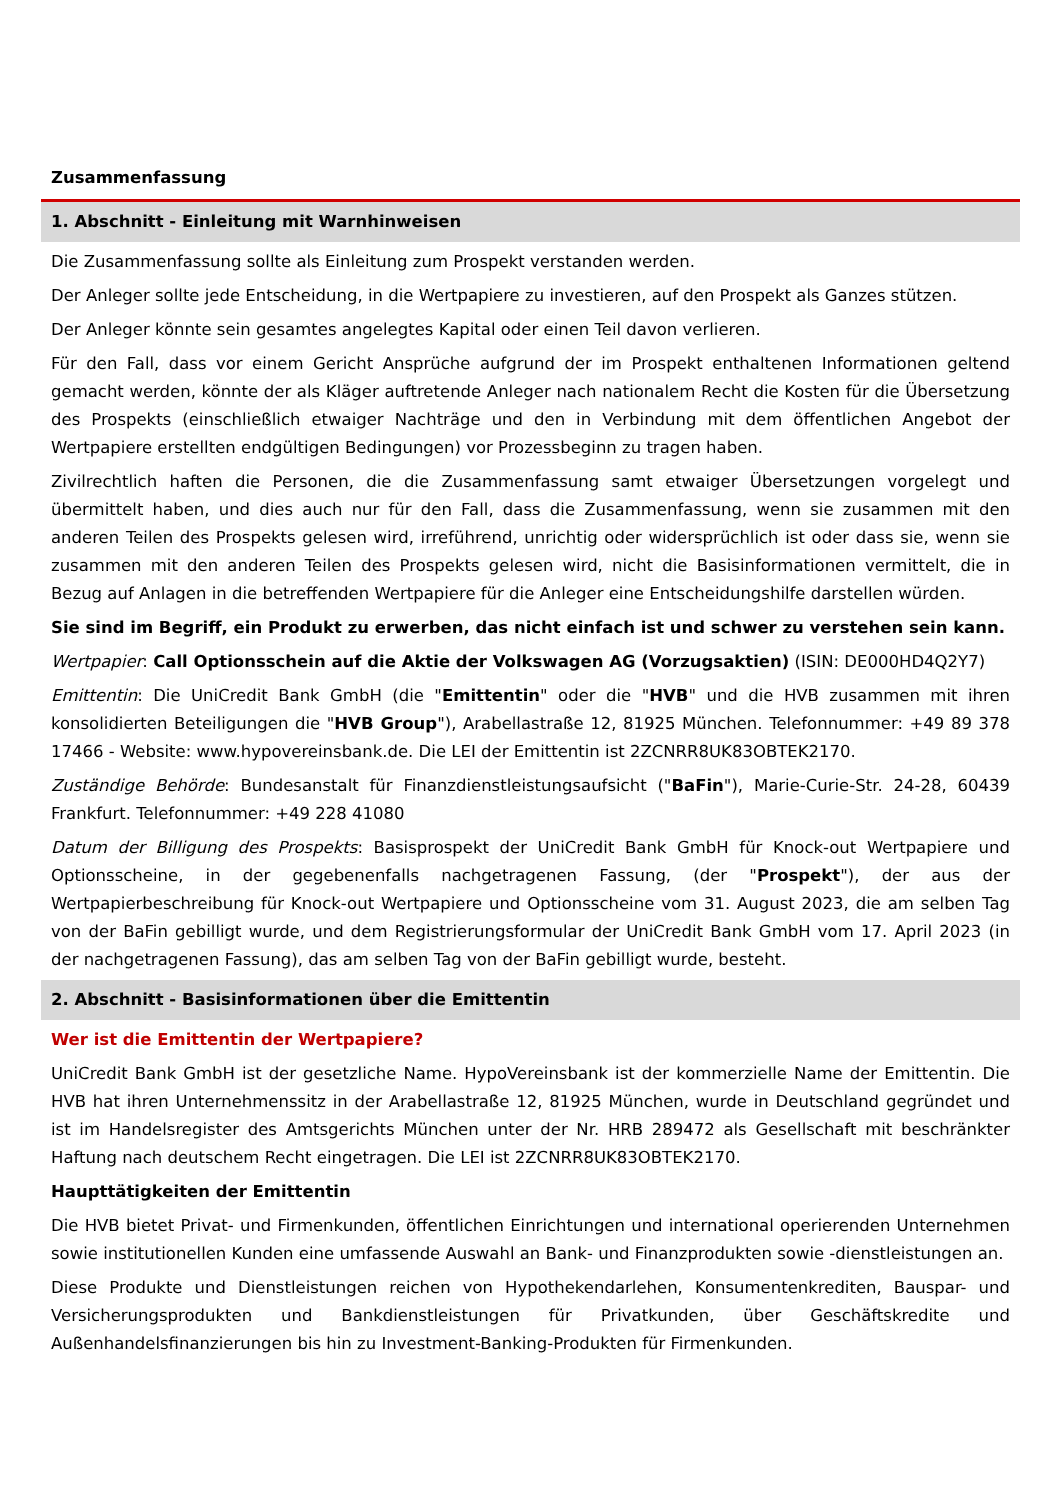Zusammenfassung
1. Abschnitt - Einleitung mit Warnhinweisen
Die Zusammenfassung sollte als Einleitung zum Prospekt verstanden werden.
Der Anleger sollte jede Entscheidung, in die Wertpapiere zu investieren, auf den Prospekt als Ganzes stützen.
Der Anleger könnte sein gesamtes angelegtes Kapital oder einen Teil davon verlieren.
Für den Fall, dass vor einem Gericht Ansprüche aufgrund der im Prospekt enthaltenen Informationen geltend gemacht werden, könnte der als Kläger auftretende Anleger nach nationalem Recht die Kosten für die Übersetzung des Prospekts (einschließlich etwaiger Nachträge und den in Verbindung mit dem öffentlichen Angebot der Wertpapiere erstellten endgültigen Bedingungen) vor Prozessbeginn zu tragen haben.
Zivilrechtlich haften die Personen, die die Zusammenfassung samt etwaiger Übersetzungen vorgelegt und übermittelt haben, und dies auch nur für den Fall, dass die Zusammenfassung, wenn sie zusammen mit den anderen Teilen des Prospekts gelesen wird, irreführend, unrichtig oder widersprüchlich ist oder dass sie, wenn sie zusammen mit den anderen Teilen des Prospekts gelesen wird, nicht die Basisinformationen vermittelt, die in Bezug auf Anlagen in die betreffenden Wertpapiere für die Anleger eine Entscheidungshilfe darstellen würden.
Sie sind im Begriff, ein Produkt zu erwerben, das nicht einfach ist und schwer zu verstehen sein kann.
Wertpapier: Call Optionsschein auf die Aktie der Volkswagen AG (Vorzugsaktien) (ISIN: DE000HD4Q2Y7)
Emittentin: Die UniCredit Bank GmbH (die "Emittentin" oder die "HVB" und die HVB zusammen mit ihren konsolidierten Beteiligungen die "HVB Group"), Arabellastraße 12, 81925 München. Telefonnummer: +49 89 378 17466 - Website: www.hypovereinsbank.de. Die LEI der Emittentin ist 2ZCNRR8UK83OBTEK2170.
Zuständige Behörde: Bundesanstalt für Finanzdienstleistungsaufsicht ("BaFin"), Marie-Curie-Str. 24-28, 60439 Frankfurt. Telefonnummer: +49 228 41080
Datum der Billigung des Prospekts: Basisprospekt der UniCredit Bank GmbH für Knock-out Wertpapiere und Optionsscheine, in der gegebenenfalls nachgetragenen Fassung, (der "Prospekt"), der aus der Wertpapierbeschreibung für Knock-out Wertpapiere und Optionsscheine vom 31. August 2023, die am selben Tag von der BaFin gebilligt wurde, und dem Registrierungsformular der UniCredit Bank GmbH vom 17. April 2023 (in der nachgetragenen Fassung), das am selben Tag von der BaFin gebilligt wurde, besteht.
2. Abschnitt - Basisinformationen über die Emittentin
Wer ist die Emittentin der Wertpapiere?
UniCredit Bank GmbH ist der gesetzliche Name. HypoVereinsbank ist der kommerzielle Name der Emittentin. Die HVB hat ihren Unternehmenssitz in der Arabellastraße 12, 81925 München, wurde in Deutschland gegründet und ist im Handelsregister des Amtsgerichts München unter der Nr. HRB 289472 als Gesellschaft mit beschränkter Haftung nach deutschem Recht eingetragen. Die LEI ist 2ZCNRR8UK83OBTEK2170.
Haupttätigkeiten der Emittentin
Die HVB bietet Privat- und Firmenkunden, öffentlichen Einrichtungen und international operierenden Unternehmen sowie institutionellen Kunden eine umfassende Auswahl an Bank- und Finanzprodukten sowie -dienstleistungen an.
Diese Produkte und Dienstleistungen reichen von Hypothekendarlehen, Konsumentenkrediten, Bauspar- und Versicherungsprodukten und Bankdienstleistungen für Privatkunden, über Geschäftskredite und Außenhandelsfinanzierungen bis hin zu Investment-Banking-Produkten für Firmenkunden.